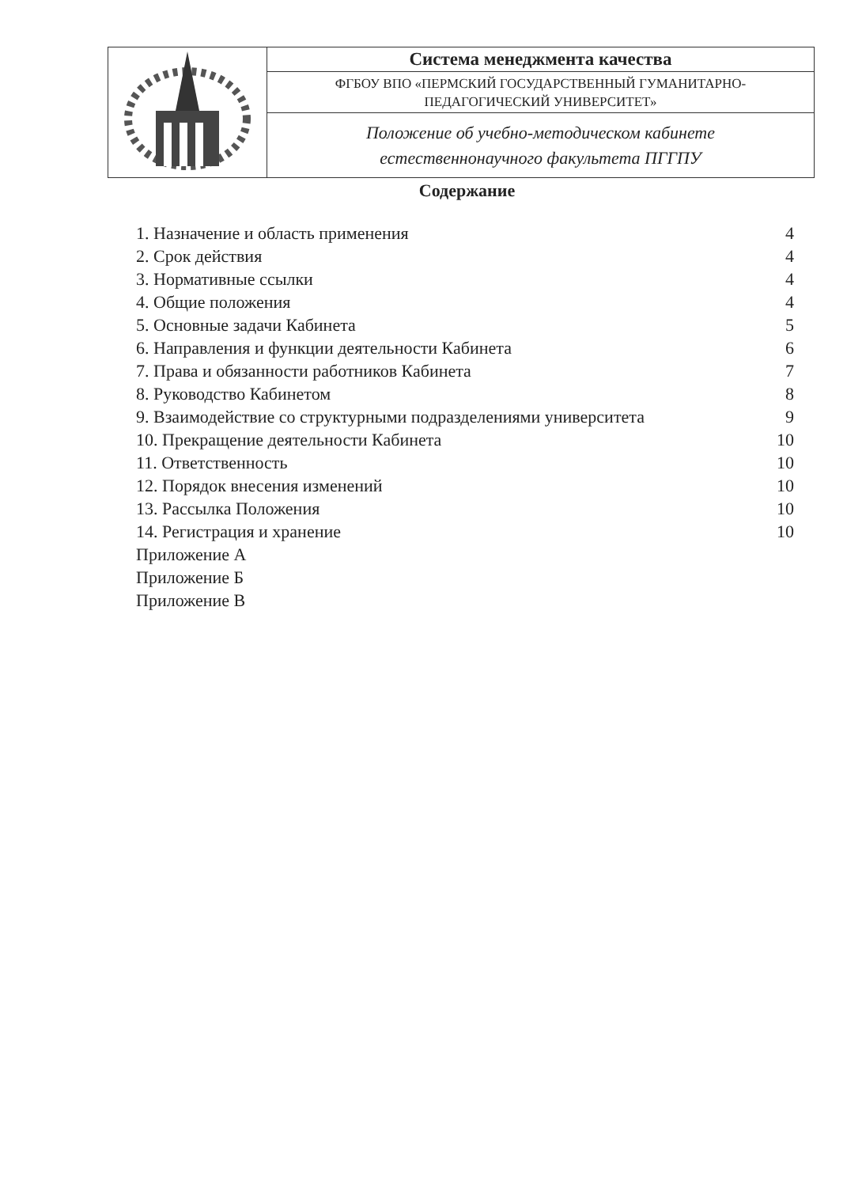| | Система менеджмента качества |
| | ФГБОУ ВПО «ПЕРМСКИЙ ГОСУДАРСТВЕННЫЙ ГУМАНИТАРНО- ПЕДАГОГИЧЕСКИЙ УНИВЕРСИТЕТ» |
| | Положение об учебно-методическом кабинете естественнонаучного факультета ПГГПУ |
Содержание
| 1. Назначение и область применения | 4 |
| 2. Срок действия | 4 |
| 3. Нормативные ссылки | 4 |
| 4. Общие положения | 4 |
| 5. Основные задачи Кабинета | 5 |
| 6. Направления и функции деятельности Кабинета | 6 |
| 7. Права и обязанности работников Кабинета | 7 |
| 8. Руководство Кабинетом | 8 |
| 9. Взаимодействие со структурными подразделениями университета | 9 |
| 10. Прекращение деятельности Кабинета | 10 |
| 11. Ответственность | 10 |
| 12. Порядок внесения изменений | 10 |
| 13. Рассылка Положения | 10 |
| 14. Регистрация и хранение | 10 |
| Приложение А | |
| Приложение Б | |
| Приложение В | |